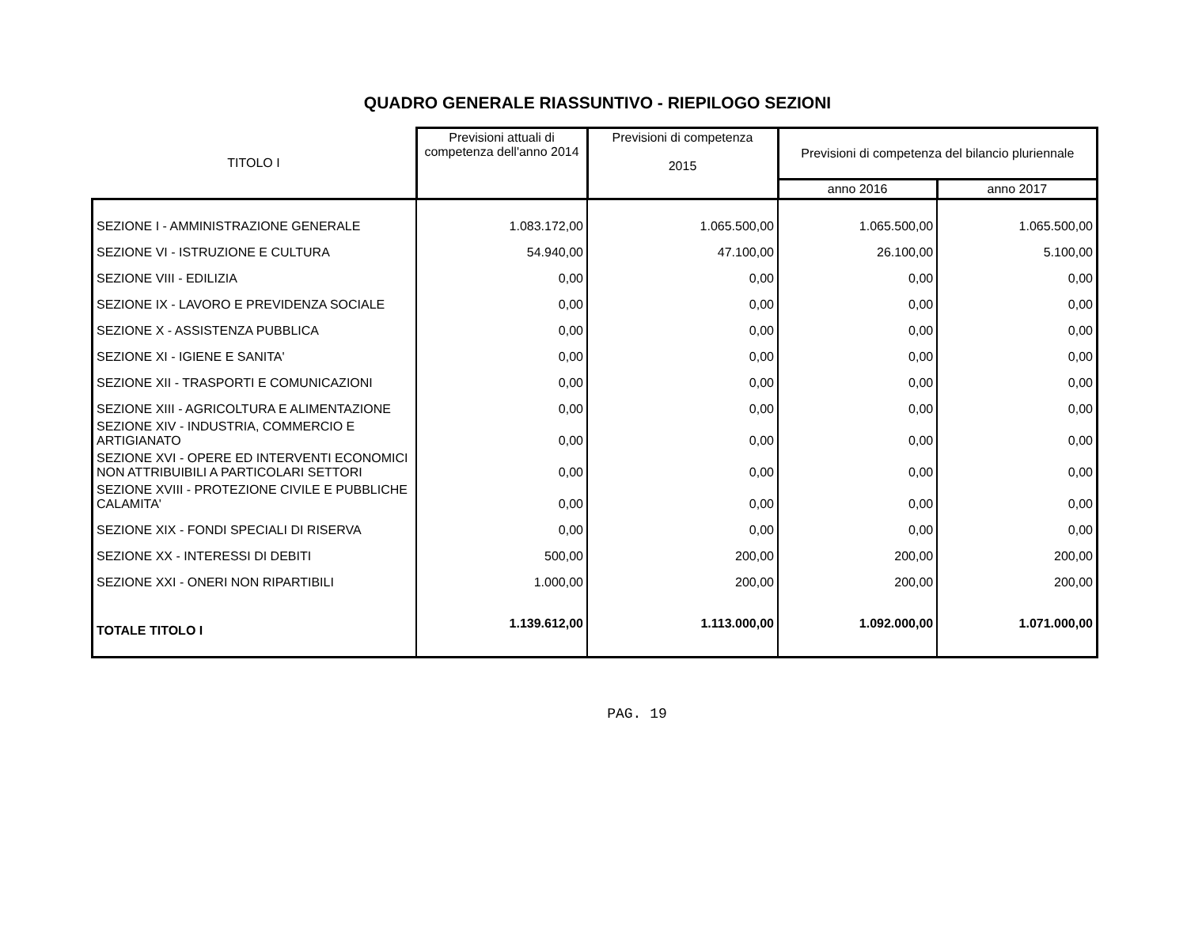QUADRO GENERALE RIASSUNTIVO - RIEPILOGO SEZIONI
| TITOLO I | Previsioni attuali di competenza dell'anno 2014 | Previsioni di competenza 2015 | Previsioni di competenza del bilancio pluriennale | |
| --- | --- | --- | --- | --- |
| | | | anno 2016 | anno 2017 |
| SEZIONE I - AMMINISTRAZIONE GENERALE | 1.083.172,00 | 1.065.500,00 | 1.065.500,00 | 1.065.500,00 |
| SEZIONE VI - ISTRUZIONE E CULTURA | 54.940,00 | 47.100,00 | 26.100,00 | 5.100,00 |
| SEZIONE VIII - EDILIZIA | 0,00 | 0,00 | 0,00 | 0,00 |
| SEZIONE IX - LAVORO E PREVIDENZA SOCIALE | 0,00 | 0,00 | 0,00 | 0,00 |
| SEZIONE X - ASSISTENZA PUBBLICA | 0,00 | 0,00 | 0,00 | 0,00 |
| SEZIONE XI - IGIENE E SANITA' | 0,00 | 0,00 | 0,00 | 0,00 |
| SEZIONE XII - TRASPORTI E COMUNICAZIONI | 0,00 | 0,00 | 0,00 | 0,00 |
| SEZIONE XIII - AGRICOLTURA E ALIMENTAZIONE | 0,00 | 0,00 | 0,00 | 0,00 |
| SEZIONE XIV - INDUSTRIA, COMMERCIO E ARTIGIANATO | 0,00 | 0,00 | 0,00 | 0,00 |
| SEZIONE XVI - OPERE ED INTERVENTI ECONOMICI NON ATTRIBUIBILI A PARTICOLARI SETTORI | 0,00 | 0,00 | 0,00 | 0,00 |
| SEZIONE XVIII - PROTEZIONE CIVILE E PUBBLICHE CALAMITA' | 0,00 | 0,00 | 0,00 | 0,00 |
| SEZIONE XIX - FONDI SPECIALI DI RISERVA | 0,00 | 0,00 | 0,00 | 0,00 |
| SEZIONE XX - INTERESSI DI DEBITI | 500,00 | 200,00 | 200,00 | 200,00 |
| SEZIONE XXI - ONERI NON RIPARTIBILI | 1.000,00 | 200,00 | 200,00 | 200,00 |
| TOTALE TITOLO I | 1.139.612,00 | 1.113.000,00 | 1.092.000,00 | 1.071.000,00 |
PAG. 19